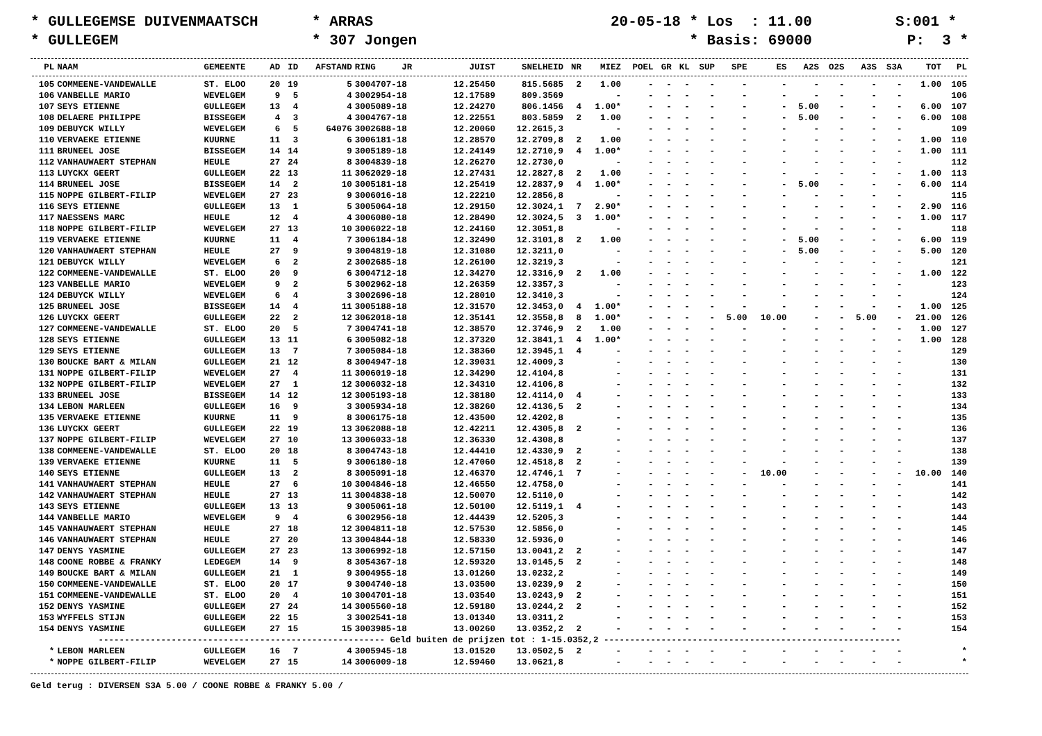* GULLEGEMSE DUIVENMAATSCH
* ARRAS
20-05-18 * Los : 11.00
S:001 *
* GULLEGEM
* 307 Jongen
* Basis: 69000
P: 3 *
| PL | NAAM | GEMEENTE | AD | ID | AFSTAND | RING JR | JUIST | SNELHEID | NR | MIEZ | POEL | GR | KL | SUP | SPE | ES | A2S | O2S | A3S | S3A | TOT | PL |
| --- | --- | --- | --- | --- | --- | --- | --- | --- | --- | --- | --- | --- | --- | --- | --- | --- | --- | --- | --- | --- | --- | --- |
| 105 | COMMEENE-VANDEWALLE | ST. ELOO | 20 | 19 | 5 | 3004707-18 | 12.25450 | 815.5685 | 2 | 1.00 | - | - | - | - | - | - | - | - | - | - | 1.00 | 105 |
| 106 | VANBELLE MARIO | WEVELGEM | 9 | 5 | 4 | 3002954-18 | 12.17589 | 809.3569 | | - | - | - | - | - | - | - | - | - | - | - | | 106 |
| 107 | SEYS ETIENNE | GULLEGEM | 13 | 4 | 4 | 3005089-18 | 12.24270 | 806.1456 | 4 | 1.00* | - | - | - | - | - | - | 5.00 | - | - | - | 6.00 | 107 |
| 108 | DELAERE PHILIPPE | BISSEGEM | 4 | 3 | 4 | 3004767-18 | 12.22551 | 803.5859 | 2 | 1.00 | - | - | - | - | - | - | 5.00 | - | - | - | 6.00 | 108 |
| 109 | DEBUYCK WILLY | WEVELGEM | 6 | 5 | 64076 | 3002688-18 | 12.20060 | 12.2615,3 | | - | - | - | - | - | - | - | - | - | - | - | | 109 |
| 110 | VERVAEKE ETIENNE | KUURNE | 11 | 3 | 6 | 3006181-18 | 12.28570 | 12.2709,8 | 2 | 1.00 | - | - | - | - | - | - | - | - | - | - | 1.00 | 110 |
| 111 | BRUNEEL JOSE | BISSEGEM | 14 | 14 | 9 | 3005189-18 | 12.24149 | 12.2710,9 | 4 | 1.00* | - | - | - | - | - | - | - | - | - | - | 1.00 | 111 |
| 112 | VANHAUWAERT STEPHAN | HEULE | 27 | 24 | 8 | 3004839-18 | 12.26270 | 12.2730,0 | | - | - | - | - | - | - | - | - | - | - | - | | 112 |
| 113 | LUYCKX GEERT | GULLEGEM | 22 | 13 | 11 | 3062029-18 | 12.27431 | 12.2827,8 | 2 | 1.00 | - | - | - | - | - | - | - | - | - | - | 1.00 | 113 |
| 114 | BRUNEEL JOSE | BISSEGEM | 14 | 2 | 10 | 3005181-18 | 12.25419 | 12.2837,9 | 4 | 1.00* | - | - | - | - | - | - | 5.00 | - | - | - | 6.00 | 114 |
| 115 | NOPPE GILBERT-FILIP | WEVELGEM | 27 | 23 | 9 | 3006016-18 | 12.22210 | 12.2856,8 | | - | - | - | - | - | - | - | - | - | - | - | | 115 |
| 116 | SEYS ETIENNE | GULLEGEM | 13 | 1 | 5 | 3005064-18 | 12.29150 | 12.3024,1 | 7 | 2.90* | - | - | - | - | - | - | - | - | - | - | 2.90 | 116 |
| 117 | NAESSENS MARC | HEULE | 12 | 4 | 4 | 3006080-18 | 12.28490 | 12.3024,5 | 3 | 1.00* | - | - | - | - | - | - | - | - | - | - | 1.00 | 117 |
| 118 | NOPPE GILBERT-FILIP | WEVELGEM | 27 | 13 | 10 | 3006022-18 | 12.24160 | 12.3051,8 | | - | - | - | - | - | - | - | - | - | - | - | | 118 |
| 119 | VERVAEKE ETIENNE | KUURNE | 11 | 4 | 7 | 3006184-18 | 12.32490 | 12.3101,8 | 2 | 1.00 | - | - | - | - | - | - | 5.00 | - | - | - | 6.00 | 119 |
| 120 | VANHAUWAERT STEPHAN | HEULE | 27 | 9 | 9 | 3004819-18 | 12.31080 | 12.3211,0 | | - | - | - | - | - | - | - | 5.00 | - | - | - | 5.00 | 120 |
| 121 | DEBUYCK WILLY | WEVELGEM | 6 | 2 | 2 | 3002685-18 | 12.26100 | 12.3219,3 | | - | - | - | - | - | - | - | - | - | - | - | | 121 |
| 122 | COMMEENE-VANDEWALLE | ST. ELOO | 20 | 9 | 6 | 3004712-18 | 12.34270 | 12.3316,9 | 2 | 1.00 | - | - | - | - | - | - | - | - | - | - | 1.00 | 122 |
| 123 | VANBELLE MARIO | WEVELGEM | 9 | 2 | 5 | 3002962-18 | 12.26359 | 12.3357,3 | | - | - | - | - | - | - | - | - | - | - | - | | 123 |
| 124 | DEBUYCK WILLY | WEVELGEM | 6 | 4 | 3 | 3002696-18 | 12.28010 | 12.3410,3 | | - | - | - | - | - | - | - | - | - | - | - | | 124 |
| 125 | BRUNEEL JOSE | BISSEGEM | 14 | 4 | 11 | 3005188-18 | 12.31570 | 12.3453,0 | 4 | 1.00* | - | - | - | - | - | - | - | - | - | - | 1.00 | 125 |
| 126 | LUYCKX GEERT | GULLEGEM | 22 | 2 | 12 | 3062018-18 | 12.35141 | 12.3558,8 | 8 | 1.00* | - | - | - | - | 5.00 | 10.00 | - | - | 5.00 | - | 21.00 | 126 |
| 127 | COMMEENE-VANDEWALLE | ST. ELOO | 20 | 5 | 7 | 3004741-18 | 12.38570 | 12.3746,9 | 2 | 1.00 | - | - | - | - | - | - | - | - | - | - | 1.00 | 127 |
| 128 | SEYS ETIENNE | GULLEGEM | 13 | 11 | 6 | 3005082-18 | 12.37320 | 12.3841,1 | 4 | 1.00* | - | - | - | - | - | - | - | - | - | - | 1.00 | 128 |
| 129 | SEYS ETIENNE | GULLEGEM | 13 | 7 | 7 | 3005084-18 | 12.38360 | 12.3945,1 | 4 | - | - | - | - | - | - | - | - | - | - | - | | 129 |
| 130 | BOUCKE BART & MILAN | GULLEGEM | 21 | 12 | 8 | 3004947-18 | 12.39031 | 12.4009,3 | | - | - | - | - | - | - | - | - | - | - | - | | 130 |
| 131 | NOPPE GILBERT-FILIP | WEVELGEM | 27 | 4 | 11 | 3006019-18 | 12.34290 | 12.4104,8 | | - | - | - | - | - | - | - | - | - | - | - | | 131 |
| 132 | NOPPE GILBERT-FILIP | WEVELGEM | 27 | 1 | 12 | 3006032-18 | 12.34310 | 12.4106,8 | | - | - | - | - | - | - | - | - | - | - | - | | 132 |
| 133 | BRUNEEL JOSE | BISSEGEM | 14 | 12 | 12 | 3005193-18 | 12.38180 | 12.4114,0 | 4 | - | - | - | - | - | - | - | - | - | - | - | | 133 |
| 134 | LEBON MARLEEN | GULLEGEM | 16 | 9 | 3 | 3005934-18 | 12.38260 | 12.4136,5 | 2 | - | - | - | - | - | - | - | - | - | - | - | | 134 |
| 135 | VERVAEKE ETIENNE | KUURNE | 11 | 9 | 8 | 3006175-18 | 12.43500 | 12.4202,8 | | - | - | - | - | - | - | - | - | - | - | - | | 135 |
| 136 | LUYCKX GEERT | GULLEGEM | 22 | 19 | 13 | 3062088-18 | 12.42211 | 12.4305,8 | 2 | - | - | - | - | - | - | - | - | - | - | - | | 136 |
| 137 | NOPPE GILBERT-FILIP | WEVELGEM | 27 | 10 | 13 | 3006033-18 | 12.36330 | 12.4308,8 | | - | - | - | - | - | - | - | - | - | - | - | | 137 |
| 138 | COMMEENE-VANDEWALLE | ST. ELOO | 20 | 18 | 8 | 3004743-18 | 12.44410 | 12.4330,9 | 2 | - | - | - | - | - | - | - | - | - | - | - | | 138 |
| 139 | VERVAEKE ETIENNE | KUURNE | 11 | 5 | 9 | 3006180-18 | 12.47060 | 12.4518,8 | 2 | - | - | - | - | - | - | - | - | - | - | - | | 139 |
| 140 | SEYS ETIENNE | GULLEGEM | 13 | 2 | 8 | 3005091-18 | 12.46370 | 12.4746,1 | 7 | - | - | - | - | - | - | 10.00 | - | - | - | - | 10.00 | 140 |
| 141 | VANHAUWAERT STEPHAN | HEULE | 27 | 6 | 10 | 3004846-18 | 12.46550 | 12.4758,0 | | - | - | - | - | - | - | - | - | - | - | - | | 141 |
| 142 | VANHAUWAERT STEPHAN | HEULE | 27 | 13 | 11 | 3004838-18 | 12.50070 | 12.5110,0 | | - | - | - | - | - | - | - | - | - | - | - | | 142 |
| 143 | SEYS ETIENNE | GULLEGEM | 13 | 13 | 9 | 3005061-18 | 12.50100 | 12.5119,1 | 4 | - | - | - | - | - | - | - | - | - | - | - | | 143 |
| 144 | VANBELLE MARIO | WEVELGEM | 9 | 4 | 6 | 3002956-18 | 12.44439 | 12.5205,3 | | - | - | - | - | - | - | - | - | - | - | - | | 144 |
| 145 | VANHAUWAERT STEPHAN | HEULE | 27 | 18 | 12 | 3004811-18 | 12.57530 | 12.5856,0 | | - | - | - | - | - | - | - | - | - | - | - | | 145 |
| 146 | VANHAUWAERT STEPHAN | HEULE | 27 | 20 | 13 | 3004844-18 | 12.58330 | 12.5936,0 | | - | - | - | - | - | - | - | - | - | - | - | | 146 |
| 147 | DENYS YASMINE | GULLEGEM | 27 | 23 | 13 | 3006992-18 | 12.57150 | 13.0041,2 | 2 | - | - | - | - | - | - | - | - | - | - | - | | 147 |
| 148 | COONE ROBBE & FRANKY | LEDEGEM | 14 | 9 | 8 | 3054367-18 | 12.59320 | 13.0145,5 | 2 | - | - | - | - | - | - | - | - | - | - | - | | 148 |
| 149 | BOUCKE BART & MILAN | GULLEGEM | 21 | 1 | 9 | 3004955-18 | 13.01260 | 13.0232,2 | | - | - | - | - | - | - | - | - | - | - | - | | 149 |
| 150 | COMMEENE-VANDEWALLE | ST. ELOO | 20 | 17 | 9 | 3004740-18 | 13.03500 | 13.0239,9 | 2 | - | - | - | - | - | - | - | - | - | - | - | | 150 |
| 151 | COMMEENE-VANDEWALLE | ST. ELOO | 20 | 4 | 10 | 3004701-18 | 13.03540 | 13.0243,9 | 2 | - | - | - | - | - | - | - | - | - | - | - | | 151 |
| 152 | DENYS YASMINE | GULLEGEM | 27 | 24 | 14 | 3005560-18 | 12.59180 | 13.0244,2 | 2 | - | - | - | - | - | - | - | - | - | - | - | | 152 |
| 153 | WYFFELS STIJN | GULLEGEM | 22 | 15 | 3 | 3002541-18 | 13.01340 | 13.0311,2 | | - | - | - | - | - | - | - | - | - | - | - | | 153 |
| 154 | DENYS YASMINE | GULLEGEM | 27 | 15 | 15 | 3003985-18 | 13.00260 | 13.0352,2 | 2 | - | - | - | - | - | - | - | - | - | - | - | | 154 |
| ------------------------------------------------------- Geld buiten de prijzen tot : 1-15.0352,2 --------------------------------------------------------- | | | | | | | | | | | | | | | | | | | | | | |
| * | LEBON MARLEEN | GULLEGEM | 16 | 7 | 4 | 3005945-18 | 13.01520 | 13.0502,5 | 2 | - | - | - | - | - | - | - | - | - | - | - | | * |
| * | NOPPE GILBERT-FILIP | WEVELGEM | 27 | 15 | 14 | 3006009-18 | 12.59460 | 13.0621,8 | | - | - | - | - | - | - | - | - | - | - | - | | * |
Geld terug : DIVERSEN S3A 5.00 / COONE ROBBE & FRANKY 5.00 /